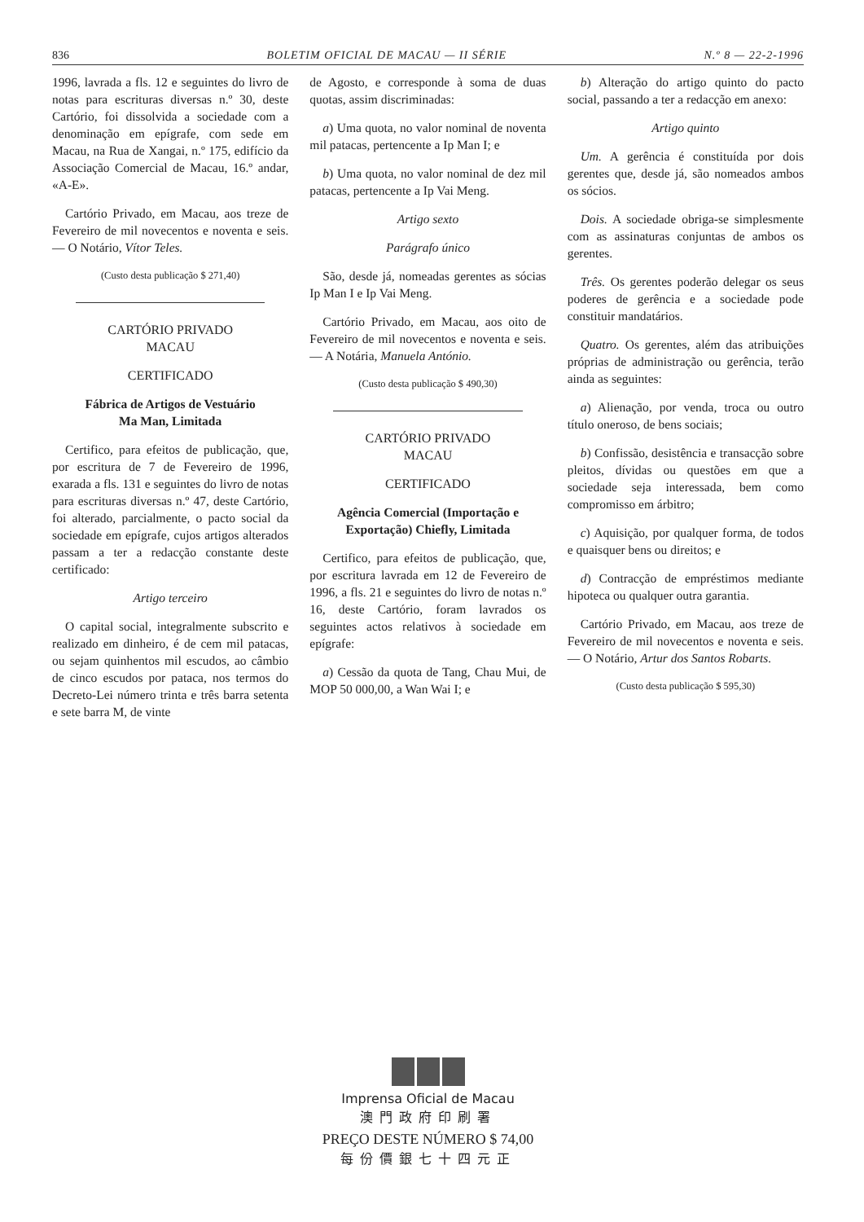836 BOLETIM OFICIAL DE MACAU — II SÉRIE N.º 8 — 22-2-1996
1996, lavrada a fls. 12 e seguintes do livro de notas para escrituras diversas n.º 30, deste Cartório, foi dissolvida a sociedade com a denominação em epígrafe, com sede em Macau, na Rua de Xangai, n.º 175, edifício da Associação Comercial de Macau, 16.º andar, «A-E».
Cartório Privado, em Macau, aos treze de Fevereiro de mil novecentos e noventa e seis. — O Notário, Vítor Teles.
(Custo desta publicação $ 271,40)
CARTÓRIO PRIVADO
MACAU
CERTIFICADO
Fábrica de Artigos de Vestuário
Ma Man, Limitada
Certifico, para efeitos de publicação, que, por escritura de 7 de Fevereiro de 1996, exarada a fls. 131 e seguintes do livro de notas para escrituras diversas n.º 47, deste Cartório, foi alterado, parcialmente, o pacto social da sociedade em epígrafe, cujos artigos alterados passam a ter a redacção constante deste certificado:
Artigo terceiro
O capital social, integralmente subscrito e realizado em dinheiro, é de cem mil patacas, ou sejam quinhentos mil escudos, ao câmbio de cinco escudos por pataca, nos termos do Decreto-Lei número trinta e três barra setenta e sete barra M, de vinte
de Agosto, e corresponde à soma de duas quotas, assim discriminadas:
a) Uma quota, no valor nominal de noventa mil patacas, pertencente a Ip Man I; e
b) Uma quota, no valor nominal de dez mil patacas, pertencente a Ip Vai Meng.
Artigo sexto
Parágrafo único
São, desde já, nomeadas gerentes as sócias Ip Man I e Ip Vai Meng.
Cartório Privado, em Macau, aos oito de Fevereiro de mil novecentos e noventa e seis. — A Notária, Manuela António.
(Custo desta publicação $ 490,30)
CARTÓRIO PRIVADO
MACAU
CERTIFICADO
Agência Comercial (Importação e Exportação) Chiefly, Limitada
Certifico, para efeitos de publicação, que, por escritura lavrada em 12 de Fevereiro de 1996, a fls. 21 e seguintes do livro de notas n.º 16, deste Cartório, foram lavrados os seguintes actos relativos à sociedade em epígrafe:
a) Cessão da quota de Tang, Chau Mui, de MOP 50 000,00, a Wan Wai I; e
b) Alteração do artigo quinto do pacto social, passando a ter a redacção em anexo:
Artigo quinto
Um. A gerência é constituída por dois gerentes que, desde já, são nomeados ambos os sócios.
Dois. A sociedade obriga-se simplesmente com as assinaturas conjuntas de ambos os gerentes.
Três. Os gerentes poderão delegar os seus poderes de gerência e a sociedade pode constituir mandatários.
Quatro. Os gerentes, além das atribuições próprias de administração ou gerência, terão ainda as seguintes:
a) Alienação, por venda, troca ou outro título oneroso, de bens sociais;
b) Confissão, desistência e transacção sobre pleitos, dívidas ou questões em que a sociedade seja interessada, bem como compromisso em árbitro;
c) Aquisição, por qualquer forma, de todos e quaisquer bens ou direitos; e
d) Contracção de empréstimos mediante hipoteca ou qualquer outra garantia.
Cartório Privado, em Macau, aos treze de Fevereiro de mil novecentos e noventa e seis. — O Notário, Artur dos Santos Robarts.
(Custo desta publicação $ 595,30)
Imprensa Oficial de Macau
澳門政府印刷署
PREÇO DESTE NÚMERO $ 74,00
每份價銀七十四元正